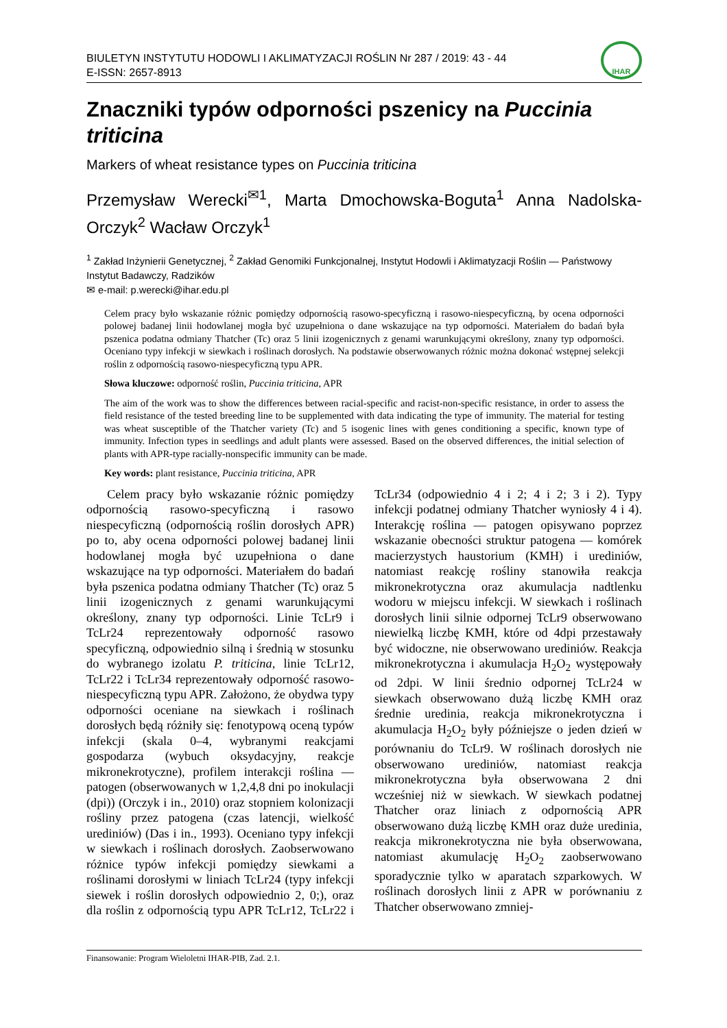BIULETYN INSTYTUTU HODOWLI I AKLIMATYZACJI ROŚLIN Nr 287 / 2019: 43 - 44
E-ISSN: 2657-8913
IHAR
Znaczniki typów odporności pszenicy na Puccinia triticina
Markers of wheat resistance types on Puccinia triticina
Przemysław Werecki<sup>✉1</sup>, Marta Dmochowska-Boguta<sup>1</sup> Anna Nadolska-Orczyk<sup>2</sup> Wacław Orczyk<sup>1</sup>
<sup>1</sup> Zakład Inżynierii Genetycznej, <sup>2</sup> Zakład Genomiki Funkcjonalnej, Instytut Hodowli i Aklimatyzacji Roślin — Państwowy Instytut Badawczy, Radzików
✉ e-mail: p.werecki@ihar.edu.pl
Celem pracy było wskazanie różnic pomiędzy odpornością rasowo-specyficzną i rasowo-niespecyficzną, by ocena odporności polowej badanej linii hodowlanej mogła być uzupełniona o dane wskazujące na typ odporności. Materiałem do badań była pszenica podatna odmiany Thatcher (Tc) oraz 5 linii izogenicznych z genami warunkującymi określony, znany typ odporności. Oceniano typy infekcji w siewkach i roślinach dorosłych. Na podstawie obserwowanych różnic można dokonać wstępnej selekcji roślin z odpornością rasowo-niespecyficzną typu APR.
Słowa kluczowe: odporność roślin, Puccinia triticina, APR
The aim of the work was to show the differences between racial-specific and racist-non-specific resistance, in order to assess the field resistance of the tested breeding line to be supplemented with data indicating the type of immunity. The material for testing was wheat susceptible of the Thatcher variety (Tc) and 5 isogenic lines with genes conditioning a specific, known type of immunity. Infection types in seedlings and adult plants were assessed. Based on the observed differences, the initial selection of plants with APR-type racially-nonspecific immunity can be made.
Key words: plant resistance, Puccinia triticina, APR
Celem pracy było wskazanie różnic pomiędzy odpornością rasowo-specyficzną i rasowo niespecyficzną (odpornością roślin dorosłych APR) po to, aby ocena odporności polowej badanej linii hodowlanej mogła być uzupełniona o dane wskazujące na typ odporności. Materiałem do badań była pszenica podatna odmiany Thatcher (Tc) oraz 5 linii izogenicznych z genami warunkującymi określony, znany typ odporności. Linie TcLr9 i TcLr24 reprezentowały odporność rasowo specyficzną, odpowiednio silną i średnią w stosunku do wybranego izolatu P. triticina, linie TcLr12, TcLr22 i TcLr34 reprezentowały odporność rasowo-niespecyficzną typu APR. Założono, że obydwa typy odporności oceniane na siewkach i roślinach dorosłych będą różniły się: fenotypową oceną typów infekcji (skala 0–4, wybranymi reakcjami gospodarza (wybuch oksydacyjny, reakcje mikronekrotyczne), profilem interakcji roślina — patogen (obserwowanych w 1,2,4,8 dni po inokulacji (dpi)) (Orczyk i in., 2010) oraz stopniem kolonizacji rośliny przez patogena (czas latencji, wielkość urediniów) (Das i in., 1993). Oceniano typy infekcji w siewkach i roślinach dorosłych. Zaobserwowano różnice typów infekcji pomiędzy siewkami a roślinami dorosłymi w liniach TcLr24 (typy infekcji siewek i roślin dorosłych odpowiednio 2, 0;), oraz dla roślin z odpornością typu APR TcLr12, TcLr22 i TcLr34 (odpowiednio 4 i 2; 4 i 2; 3 i 2). Typy infekcji podatnej odmiany Thatcher wyniosły 4 i 4). Interakcję roślina — patogen opisywano poprzez wskazanie obecności struktur patogena — komórek macierzystych haustorium (KMH) i urediniów, natomiast reakcję rośliny stanowiła reakcja mikronekrotyczna oraz akumulacja nadtlenku wodoru w miejscu infekcji. W siewkach i roślinach dorosłych linii silnie odpornej TcLr9 obserwowano niewielką liczbę KMH, które od 4dpi przestawały być widoczne, nie obserwowano urediniów. Reakcja mikronekrotyczna i akumulacja H<sub>2</sub>O<sub>2</sub> występowały od 2dpi. W linii średnio odpornej TcLr24 w siewkach obserwowano dużą liczbę KMH oraz średnie uredinia, reakcja mikronekrotyczna i akumulacja H<sub>2</sub>O<sub>2</sub> były późniejsze o jeden dzień w porównaniu do TcLr9. W roślinach dorosłych nie obserwowano urediniów, natomiast reakcja mikronekrotyczna była obserwowana 2 dni wcześniej niż w siewkach. W siewkach podatnej Thatcher oraz liniach z odpornością APR obserwowano dużą liczbę KMH oraz duże uredinia, reakcja mikronekrotyczna nie była obserwowana, natomiast akumulację H<sub>2</sub>O<sub>2</sub> zaobserwowano sporadycznie tylko w aparatach szparkowych. W roślinach dorosłych linii z APR w porównaniu z Thatcher obserwowano zmniej-
Finansowanie: Program Wieloletni IHAR-PIB, Zad. 2.1.